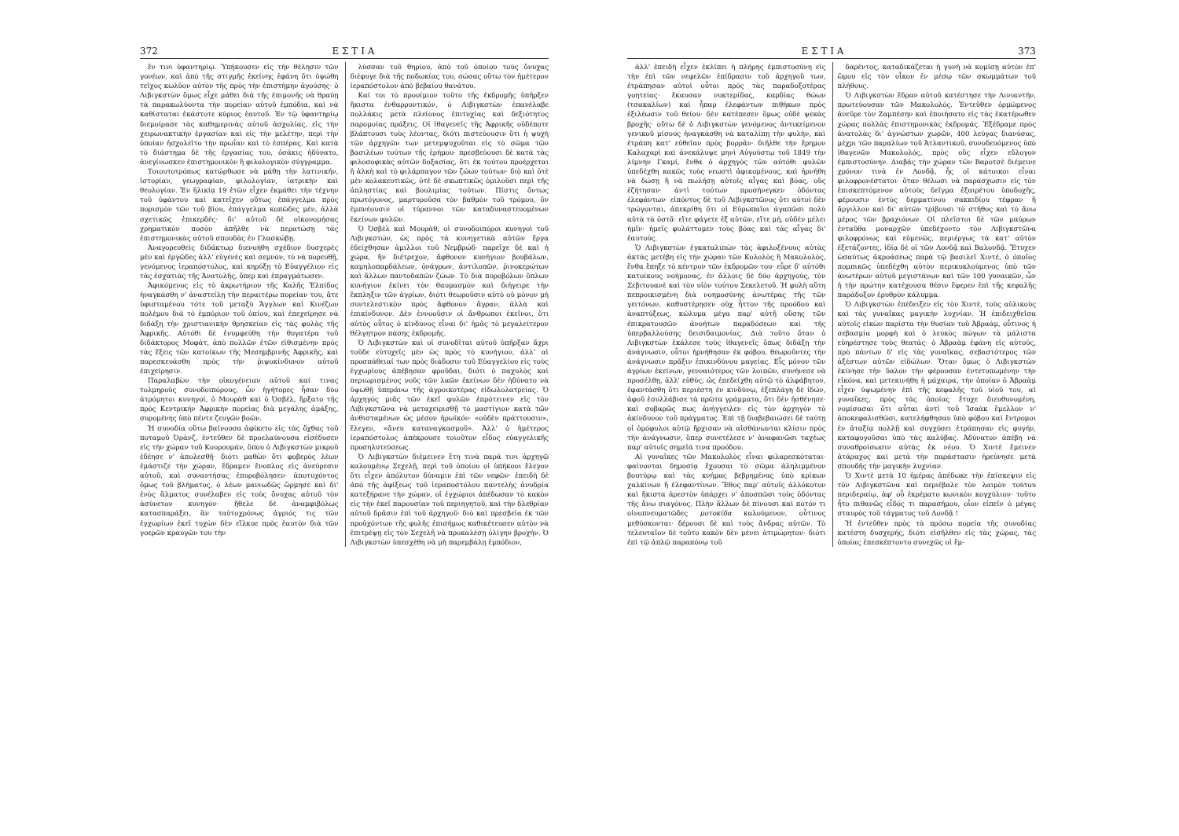372 Ε Σ Τ Ι Α
ἔν τινι ὑφαντηρίῳ. Ὑπήκουσεν εἰς τὴν θέλησιν τῶν γονέων, καὶ ἀπὸ τῆς στιγμῆς ἐκείνης ἐφάνη ὅτι ὑψώθη τεῖχος κωλῦον αὐτὸν τῆς πρὸς τὴν ἐπιστήμην ἀγούσης· ὁ Λιβιγκστὼν ὅμως εἶχε μάθει διὰ τῆς ἐπιμονῆς νὰ θραύῃ τὰ παρακωλύοντα τὴν πορείαν αὐτοῦ ἐμπόδια, καὶ νὰ καθίσταται ἑκάστοτε κύριος ἑαυτοῦ. Ἐν τῷ ὑφαντηρίῳ διεμοίρασε τὰς καθημερινὰς αὐτοῦ ἀσχολίας, εἰς τὴν χειρωνακτικὴν ἐργασίαν καὶ εἰς τὴν μελέτην, περὶ τὴν ὁποίαν ἠσχολεῖτο τὴν πρωΐαν καὶ τὸ ἑσπέρας. Καὶ κατὰ τὸ διάστημα δὲ τῆς ἐργασίας του, ὁσάκις ἠδύνατο, ἀνεγίνωσκεν ἐπιστημονικὸν ἢ φιλολογικὸν σύγγραμμα.
Τοιουτοτρόπως κατώρθωσε νὰ μάθῃ τὴν λατινικήν, ἱστορίαν, γεωγραφίαν, φιλολογίαν, ἰατρικὴν καὶ θεολογίαν. Ἐν ἡλικίᾳ 19 ἐτῶν εἶχεν ἐκμάθει τὴν τέχνην τοῦ ὑφάντου καὶ κατεῖχεν οὕτως ἐπάγγελμα πρὸς πορισμὸν τῶν τοῦ βίου, ἐπάγγελμα κοπῶδες μέν, ἀλλὰ σχετικῶς ἐπικερδές· δι' αὐτοῦ δὲ οἰκονομήσας χρηματικὸν ποσὸν ἀπῆλθε νὰ περατώσῃ τὰς ἐπιστημονικὰς αὐτοῦ σπουδὰς ἐν Γλασκώβῃ.
Ἀναγορευθεὶς διδάκτωρ διενοήθη σχέδιον δυσχερὲς μὲν καὶ ἐργῶδες ἀλλ' εὐγενὲς καὶ σεμνόν, τὸ νὰ πορευθῇ, γενόμενος ἱεραπόστολος, καὶ κηρύξῃ τὸ Εὐαγγέλιον εἰς τὰς ἐσχατιὰς τῆς Ἀνατολῆς, ὅπερ καὶ ἐπραγμάτωσεν.
Ἀφικόμενος εἰς τὸ ἀκρωτήριον τῆς Καλῆς Ἐλπίδος ἠναγκάσθη ν' ἀναστείλῃ τὴν περαιτέρω πορείαν του, ἅτε ὑφισταμένου τότε τοῦ μεταξὺ Ἄγγλων καὶ Κινέζων πολέμου διὰ τὸ ἐμπόριον τοῦ ὀπίου, καὶ ἐπεχείρησε νὰ διδάξῃ τὴν χριστιανικὴν θρησκείαν εἰς τὰς φυλὰς τῆς Ἀφρικῆς. Αὐτόθι δὲ ἐνυμφεύθη τὴν θυγατέρα τοῦ διδάκτορος Μοφάτ, ἀπὸ πολλῶν ἐτῶν εἰθισμένην πρὸς τὰς ἕξεις τῶν κατοίκων τῆς Μεσημβρινῆς Ἀφρικῆς, καὶ παρεσκευάσθη πρὸς τὴν ῥιψοκίνδυνον αὐτοῦ ἐπιχείρησιν.
Παραλαβὼν τὴν οἰκογένειαν αὐτοῦ καί τινας τολμηροὺς συνοδοιπόρους, ὧν ἡγήτορες ἦσαν δύο ἀτρόμητοι κυνηγοί, ὁ Μουρὰθ καὶ ὁ Ὀσβέλ, ἤρξατο τῆς πρὸς Κεντρικὴν Ἀφρικὴν πορείας διὰ μεγάλης ἁμάξης, συρομένης ὑπὸ πέντε ζευγῶν βοῶν.
Ἡ συνοδία οὕτω βαίνουσα ἀφίκετο εἰς τὰς ὄχθας τοῦ ποταμοῦ Ὀράνζ, ἐντεῦθεν δὲ προελαύνουσα εἰσέδυσεν εἰς τὴν χώραν τοῦ Κουρουμάν, ὅπου ὁ Λιβιγκστὼν μικροῦ ἐδέησε ν' ἀπολεσθῇ· διότι μαθὼν ὅτι φοβερὸς λέων ἐμάστιζε τὴν χώραν, ἔδραμεν ἔνοπλος εἰς ἀνεύρεσιν αὐτοῦ, καὶ συναντήσας ἐπυροβόλησεν· ἀποτυχόντος ὅμως τοῦ βλήματος, ὁ λέων μανιωδῶς ὥρμησε καὶ δι' ἑνὸς ἅλματος συνέλαβεν εἰς τοὺς ὄνυχας αὐτοῦ τὸν ἀσύνετον κυνηγόν· ἤθελε δὲ ἀναμφιβόλως κατασπαράξει, ἂν ταὐτοχρόνως ἀγριός τις τῶν ἐγχωρίων ἐκεῖ τυχὼν δὲν εἵλκυε πρὸς ἑαυτὸν διὰ τῶν γοερῶν κραυγῶν του τὴν
λύσσαν τοῦ θηρίου, ἀπὸ τοῦ ὁποίου τοὺς ὄνυχας διέφυγε διὰ τῆς ποδωκίας του, σώσας οὕτω τὸν ἡμέτερον ἱεραπόστολον ἀπὸ βεβαίου θανάτου.
Καί τοι τὸ προοίμιον τοῦτο τῆς ἐκδρομῆς ὑπῆρξεν ἥκιστα ἐνθαρρυντικόν, ὁ Λιβιγκστὼν ἐπανέλαβε πολλάκις μετὰ πλείονος ἐπιτυχίας καὶ δεξιότητος παρομοίας πράξεις. Οἱ ἰθαγενεῖς τῆς Ἀφρικῆς οὐδέποτε βλάπτουσι τοὺς λέοντας, διότι πιστεύουσιν ὅτι ἡ ψυχὴ τῶν ἀρχηγῶν των μετεμψυχοῦται εἰς τὸ σῶμα τῶν βασιλέων τούτων τῆς ἐρήμου· πρεσβεύουσι δὲ κατὰ τὰς φιλοσοφικὰς αὐτῶν δοξασίας, ὅτι ἐκ τούτου προέρχεται ἡ ἀλκὴ καὶ τὸ φιλάρπαγον τῶν ζώων τούτων· διὸ καὶ ὁτὲ μὲν κολακευτικῶς, ὁτὲ δὲ σκωπτικῶς ὁμιλοῦσι περὶ τῆς ἀπληστίας καὶ βουλιμίας τούτων. Πίστις ὄντως πρωτόγονος, μαρτυροῦσα τὸν βαθμὸν τοῦ τρόμου, ὃν ἐμπνέουσιν οἱ τύραννοι τῶν καταδυναστευομένων ἐκείνων φυλῶν.
Ὁ Ὀσβὲλ καὶ Μουρὰθ, οἱ συνοδοιπόροι κυνηγοὶ τοῦ Λιβιγκστών, ὡς πρὸς τὰ κυνηγετικὰ αὐτῶν ἔργα ἐδείχθησαν ἁμιλλοι τοῦ Νεμβρώδ· παρεῖχε δὲ καὶ ἡ χώρα, ἣν διέτρεχον, ἄφθονον κυνήγιον βουβάλων, καμηλοπαρδάλεων, ὀνάγρων, ἀντιλοπῶν, ῥινοκερώτων καὶ ἄλλων παντοδαπῶν ζώων. Τὸ διὰ πυροβόλων ὅπλων κυνήγιον ἐκίνει τὸν θαυμασμὸν καὶ διήγειρε τὴν ἔκπληξιν τῶν ἀγρίων, διότι θεωροῦσιν αὐτὸ οὐ μόνον μὴ συντελεστικὸν πρὸς ἄφθονον ἄγραν, ἀλλὰ καὶ ἐπικίνδυνον. Δὲν ἐννοοῦσιν οἱ ἄνθρωποι ἐκεῖνοι, ὅτι αὐτὸς οὗτος ὁ κίνδυνος εἶναι δι' ἡμᾶς τὸ μεγαλείτερον θέλγητρον πάσης ἐκδρομῆς.
Ὁ Λιβιγκστὼν καὶ οἱ συνοδῖται αὐτοῦ ὑπῆρξαν ἄχρι τοῦδε εὐτυχεῖς μὲν ὡς πρὸς τὸ κυνήγιον, ἀλλ' αἱ προσπάθειαί των πρὸς διάδοσιν τοῦ Εὐαγγελίου εἰς τοὺς ἐγχωρίους ἀπέβησαν φροῦδαι, διότι ὁ παχυλὸς καὶ περιωρισμένος νοῦς τῶν λαῶν ἐκείνων δὲν ἠδύνατο νὰ ὑψωθῇ ὑπεράνω τῆς ἀγροικοτέρας εἰδωλολατρείας. Ὁ ἀρχηγὸς μιᾶς τῶν ἐκεῖ φυλῶν ἐπρότεινεν εἰς τὸν Λιβιγκστῶνα νὰ μεταχειρισθῇ τὸ μαστίγιον κατὰ τῶν ἀνθισταμένων ὡς μέσον ἡρωϊκόν· «οὐδὲν πράττουσιν», ἔλεγεν, «ἄνευ καταναγκασμοῦ». Ἀλλ' ὁ ἡμέτερος ἱεραπόστολος ἀπέκρουσε τοιοῦτον εἶδος εὐαγγελικῆς προσηλυτεύσεως.
Ὁ Λιβιγκστὼν διέμεινεν ἔτη τινὰ παρά τινι ἀρχηγῷ καλουμένῳ Σεχελῇ, περὶ τοῦ ὁποίου οἱ ὑπήκοοι ἔλεγον ὅτι εἶχεν ἀπόλυτον δύναμιν ἐπὶ τῶν νεφῶν· ἐπειδὴ δὲ ἀπὸ τῆς ἀφίξεως τοῦ ἱεραποστόλου παντελὴς ἀνυδρία κατεξήρανε τὴν χώραν, οἱ ἐγχώριοι ἀπέδωσαν τὸ κακὸν εἰς τὴν ἐκεῖ παρουσίαν τοῦ περιηγητοῦ, καὶ τὴν δλεθρίαν αὐτοῦ δρᾶσιν ἐπὶ τοῦ ἀρχηγοῦ· διὸ καὶ πρεσβεία ἐκ τῶν προὐχόντων τῆς φυλῆς ἐπισήμως καθικέτευσεν αὐτὸν νὰ ἐπιτρέψῃ εἰς τὸν Σεχελῆ νὰ προκαλέσῃ ὀλίγην βροχήν. Ὁ Λιβιγκστὼν ὑπεσχέθη νὰ μὴ παρεμβάλῃ ἐμπόδιον,
Ε Σ Τ Ι Α 373
ἀλλ' ἐπειδὴ εἶχεν ἐκλίπει ἡ πλήρης ἐμπιστοσύνη εἰς τὴν ἐπὶ τῶν νεφελῶν ἐπίδρασιν τοῦ ἀρχηγοῦ των, ἐτράπησαν αὐτοὶ οὗτοι πρὸς τὰς παραδοξοτέρας γοητείας· ἔκαυσαν νυκτερίδας, καρδίας θώων (τσακαλίων) καὶ ἧπαρ ἐλεφάντων πιθήκων πρὸς ἐξιλέωσιν τοῦ θείου· δὲν κατέπεσεν ὅμως οὐδὲ ψεκὰς βροχῆς· οὕτω δὲ ὁ Λιβιγκστὼν γενόμενος ἀντικείμενον γενικοῦ μίσους ἠναγκάσθη νὰ καταλίπῃ τὴν φυλήν, καὶ ἐτράπη κατ' εὐθεῖαν πρὸς βορρᾶν· διῆλθε τὴν ἔρημον Καλαχαρὶ καὶ ἀνεκάλυψε μηνὶ Αὐγούστῳ τοῦ 1849 τὴν λίμνην Γκαμί, ἔνθα ὁ ἀρχηγὸς τῶν αὐτόθι φυλῶν ὑπεδέχθη κακῶς τοὺς νεωστὶ ἀφικομένους, καὶ ἠρνήθη νὰ δώσῃ ἢ νὰ πωλήσῃ αὐτοῖς αἶγας καὶ βόας, οὓς ἐζήτησαν· ἀντὶ τούτων προσήνεγκεν ὀδόντας ἐλεφάντων· εἰπόντος δὲ τοῦ Λιβιγκστῶνος ὅτι αὐτοὶ δὲν τρώγονται, ἀπεκρίθη ὅτι οἱ Εὐρωπαῖοι ἀγαπῶσι πολὺ αὐτὰ τὰ ὀστᾶ· εἴτε φάγετε ἐξ αὐτῶν, εἴτε μή, οὐδὲν μέλει ἡμῖν· ἡμεῖς φυλάττομεν τοὺς βόας καὶ τὰς αἶγας δι' ἑαυτούς.
Ὁ Λιβιγκστὼν ἐγκαταλιπὼν τὰς ἀφιλοξένους αὐτὰς ἀκτὰς μετέβη εἰς τὴν χώραν τῶν Κολολὸς ἢ Μακολολὸς, ἔνθα ἔπηξε τὸ κέντρον τῶν ἐκδρομῶν του· εὗρε δ' αὐτόθι κατοίκους νοήμονας, ἐν ἄλλοις δὲ δύο ἀρχηγούς, τὸν Σεβιτουανὲ καὶ τὸν υἱὸν τούτου Σεκελετοῦ. Ἡ φυλὴ αὕτη πεπροικισμένη διὰ νοημοσύνης ἀνωτέρας τῆς τῶν γειτόνων, καθυστέρησεν οὐχ ἧττον τῆς προόδου καὶ ἀναπτύξεως, κώλυμα μέγα παρ' αὐτῇ οὔσης τῶν ἐπικρατουσῶν ἀνοήτων παραδόσεων καὶ τῆς ὑπερβαλλούσης δεισιδαιμονίας. Διὰ τοῦτο ὅταν ὁ Λιβιγκστὼν ἐκάλεσε τοὺς ἰθαγενεῖς ὅπως διδάξῃ τὴν ἀνάγνωσιν, οὗτοι ἠρνήθησαν ἐκ φόβου, θεωροῦντες τὴν ἀνάγνωσιν πρᾶξιν ἐπικινδύνου μαγείας. Εἷς μόνον τῶν ἀγρίων ἐκείνων, γενναιότερος τῶν λοιπῶν, συνήνεσε νὰ προσέλθῃ, ἀλλ' εὐθύς, ὡς ἐπεδείχθη αὐτῷ τὸ ἀλφάβητον, ἐφαντάσθη ὅτι περιέστη ἐν κινδύνῳ, ἐξεπλάγη δὲ ἰδών, ἀφοῦ ἐσυλλάβισε τὰ πρῶτα γράμματα, ὅτι δὲν ἠσθένησε· καὶ σοβαρῶς πως ἀνήγγειλεν εἰς τὸν ἀρχηγὸν τὸ ἀκίνδυνον τοῦ πράγματος. Ἐπὶ τῇ διαβεβαιώσει δὲ ταύτῃ οἱ ὁμόφυλοι αὐτῷ ἤρχισαν νὰ αἰσθάνωνται κλίσιν πρὸς τὴν ἀνάγνωσιν, ὅπερ συνετέλεσε ν' ἀναφανῶσι ταχέως παρ' αὐτοῖς σημεῖά τινα προόδου.
Αἱ γυναῖκες τῶν Μακολολὸς εἶναι φιλαρεσκόταται· φαίνονται δημοσίᾳ ἔχουσαι τὸ σῶμα ἀληλιμμένον βουτύρῳ καὶ τὰς κνήμας βεβρημένας ὑπὸ κρίκων χαλκίνων ἢ ἐλεφαντίνων. Ἔθος παρ' αὐτοῖς ἀλλόκοτον καὶ ἥκιστα ἀρεστὸν ὑπάρχει ν' ἀποσπῶσι τοὺς ὀδόντας τῆς ἄνω σιαγόνος. Πλὴν ἄλλων δὲ πίνουσι καὶ ποτόν τι οἰνοπνευματῶδες μοτοκίδα καλούμενον, οὗτινος μεθύσκονται· δέρουσι δὲ καὶ τοὺς ἄνδρας αὐτῶν. Τὸ τελευταῖον δὲ τοῦτο κακὸν δὲν μένει ἀτιμώρητον· διότι ἐπὶ τῷ ἁπλῷ παραπόνῳ τοῦ
δαρέντος, καταδικάζεται ἡ γυνὴ νὰ κομίσῃ αὐτὸν ἐπ' ὤμου εἰς τὸν οἶκον ἐν μέσῳ τῶν σκωμμάτων τοῦ πλήθους.
Ὁ Λιβιγκστὼν ἕδραν αὐτοῦ κατέστησε τὴν Λινιαντήν, πρωτεύουσαν τῶν Μακολολός. Ἐντεῦθεν ὁρμώμενος ἀνεῦρε τὸν Ζαμπέσην καὶ ἐποιήσατο εἰς τὰς ἑκατέρωθεν χώρας πολλὰς ἐπιστημονικὰς ἐκδρομάς. Ἐξέδραμε πρὸς ἀνατολὰς δι' ἀγνώστων χωρῶν, 400 λεύγας διανύσας, μέχρι τῶν παραλίων τοῦ Ἀτλαντικοῦ, συνοδευόμενος ὑπὸ ἰθαγενῶν Μακολολός, πρὸς οὓς εἶχεν εὔλογον ἐμπιστοσύνην. Διαβὰς τὴν χώραν τῶν Βαροτσὲ διέμεινε χρόνον τινὰ ἐν Λονδᾷ, ἧς οἱ κάτοικοι εἶναι φιλοφρονέστατοι· ὅταν θέλωσι νὰ παράσχωσιν εἰς τὸν ἐπισκεπτόμενον αὐτοὺς δεῖγμα ἐξαιρέτου ὑποδοχῆς, φέρουσιν ἐντὸς δερματίνου σακκιδίου τέφραν ἢ ἄργιλλον καὶ δι' αὐτῶν τρίβουσι τὸ στῆθος καὶ τὸ ἄνω μέρος τῶν βραχιόνων. Οἱ πλεῖστοι δὲ τῶν μαύρων ἐνταῦθα μοναρχῶν ὑπεδέχοντο τὸν Λιβιγκστῶνα φιλοφρόνως καὶ εὐμενῶς, περιέργως τὰ κατ' αὐτὸν ἐξετάζοντες, ἰδίᾳ δὲ οἱ τῶν Λονδᾷ καὶ Βαλονδᾷ. Ἔτυχεν ὡσαύτως ἀκροάσεως παρὰ τῷ βασιλεῖ Χιντέ, ὁ ὁποῖος πομπικῶς ὑπεδέχθη αὐτὸν περικυκλούμενος ὑπὸ τῶν ἀνωτέρων αὐτοῦ μεγιστάνων καὶ τῶν 100 γυναικῶν, ὧν ἡ τὴν πρώτην κατέχουσα θέσιν ἔφερεν ἐπὶ τῆς κεφαλῆς παράδοξον ἐρυθρὸν κάλυμμα.
Ὁ Λιβιγκστὼν ἐπέδειξεν εἰς τὸν Χιντέ, τοὺς αὐλικοὺς καὶ τὰς γυναῖκας μαγικὴν λυχνίαν. Ἡ ἐπιδειχθεῖσα αὐτοῖς εἰκὼν παρίστα τὴν θυσίαν τοῦ Ἀβραάμ, οὗτινος ἡ σεβασμία μορφὴ καὶ ὁ λευκὸς πώγων τὰ μάλιστα εὐηρέστησε τοὺς θεατάς· ὁ Ἀβραὰμ ἐφάνη εἰς αὐτούς, πρὸ πάντων δ' εἰς τὰς γυναῖκας, σεβαστότερος τῶν ἀξέστων αὐτῶν εἰδώλων. Ὅταν ὅμως ὁ Λιβιγκστὼν ἐκίνησε τὴν ὕαλον τὴν φέρουσαν ἐντετυπωμένην τὴν εἰκόνα, καὶ μετεκινήθη ἡ μάχαιρα, τὴν ὁποίαν ὁ Ἀβραὰμ εἶχεν ὑψωμένην ἐπὶ τῆς κεφαλῆς τοῦ υἱοῦ του, αἱ γυναῖκες, πρὸς τὰς ὁποίας ἔτυχε διευθυνομένη, νομίσασαι ὅτι αὗται ἀντὶ τοῦ Ἰσαὰκ ἔμελλον ν' ἀποκεφαλισθῶσι, κατελήφθησαν ὑπὸ φόβου καὶ ἔντρομοι ἐν ἀταξίᾳ πολλῇ καὶ συγχύσει ἐτράπησαν εἰς φυγήν, καταφυγοῦσαι ὑπὸ τὰς καλύβας. Ἀδύνατον ἀπέβη νὰ συναθροίσωσιν αὐτὰς ἐκ νέου. Ὁ Χιντὲ ἔμεινεν ἀτάραχος καὶ μετὰ τὴν παράστασιν ἠρεύνησε μετὰ σπουδῆς τὴν μαγικὴν λυχνίαν.
Ὁ Χιντὲ μετὰ 10 ἡμέρας ἀπέδωκε τὴν ἐπίσκεψιν εἰς τὸν Λιβιγκστῶνα καὶ περιέβαλε τὸν λαιμὸν τούτου περιδεραίῳ, ἀφ' οὗ ἐκρέματο κωνικὸν κογχύλιον· τοῦτο ἦτο πιθανῶς εἶδός τι παρασήμου, οἷον εἰπεῖν ὁ μέγας σταυρὸς τοῦ τάγματος τοῦ Λονδᾷ !
Ἡ ἐντεῦθεν πρὸς τὰ πρόσω πορεία τῆς συνοδίας κατέστη δυσχερής, διότι εἰσῆλθεν εἰς τὰς χώρας, τὰς ὁποίας ἐπεσκέπτοντο συνεχῶς οἱ ἔμ-